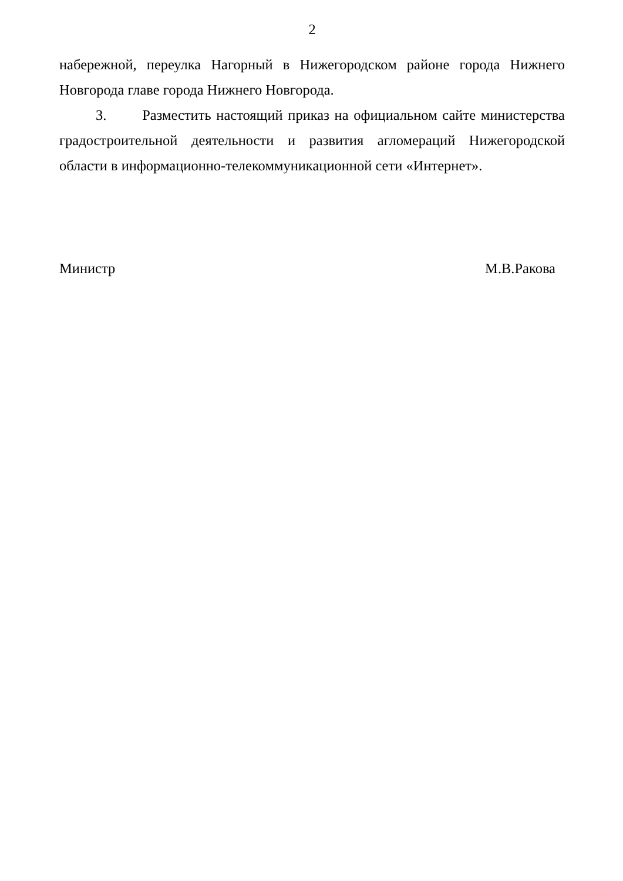2
набережной, переулка Нагорный в Нижегородском районе города Нижнего Новгорода главе города Нижнего Новгорода.
3. Разместить настоящий приказ на официальном сайте министерства градостроительной деятельности и развития агломераций Нижегородской области в информационно-телекоммуникационной сети «Интернет».
Министр М.В.Ракова